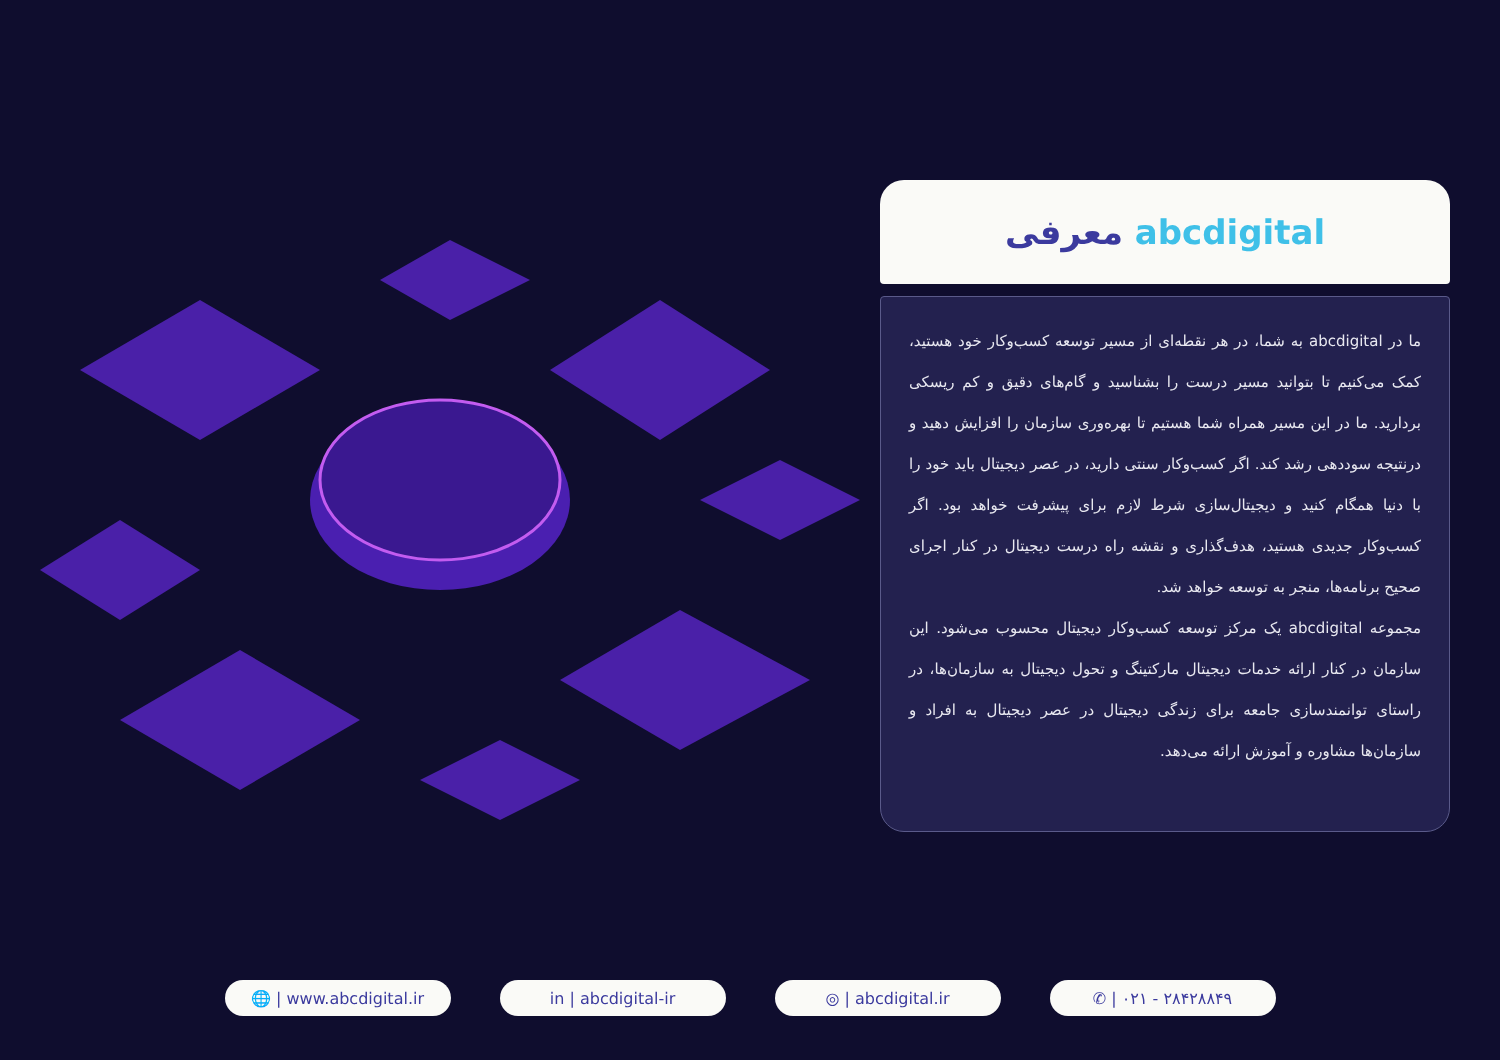معرفی abcdigital
ما در abcdigital به شما، در هر نقطه‌ای از مسیر توسعه کسب‌وکار خود هستید، کمک می‌کنیم تا بتوانید مسیر درست را بشناسید و گام‌های دقیق و کم ریسکی بردارید. ما در این مسیر همراه شما هستیم تا بهره‌وری سازمان را افزایش دهید و درنتیجه سوددهی رشد کند. اگر کسب‌وکار سنتی دارید، در عصر دیجیتال باید خود را با دنیا همگام کنید و دیجیتال‌سازی شرط لازم برای پیشرفت خواهد بود. اگر کسب‌وکار جدیدی هستید، هدف‌گذاری و نقشه راه درست دیجیتال در کنار اجرای صحیح برنامه‌ها، منجر به توسعه خواهد شد.
مجموعه abcdigital یک مرکز توسعه کسب‌وکار دیجیتال محسوب می‌شود. این سازمان در کنار ارائه خدمات دیجیتال مارکتینگ و تحول دیجیتال به سازمان‌ها، در راستای توانمندسازی جامعه برای زندگی دیجیتال در عصر دیجیتال به افراد و سازمان‌ها مشاوره و آموزش ارائه می‌دهد.
🌐 | www.abcdigital.ir in | abcdigital-ir ◎ | abcdigital.ir ✆ | ۰۲۱ - ۲۸۴۲۸۸۴۹